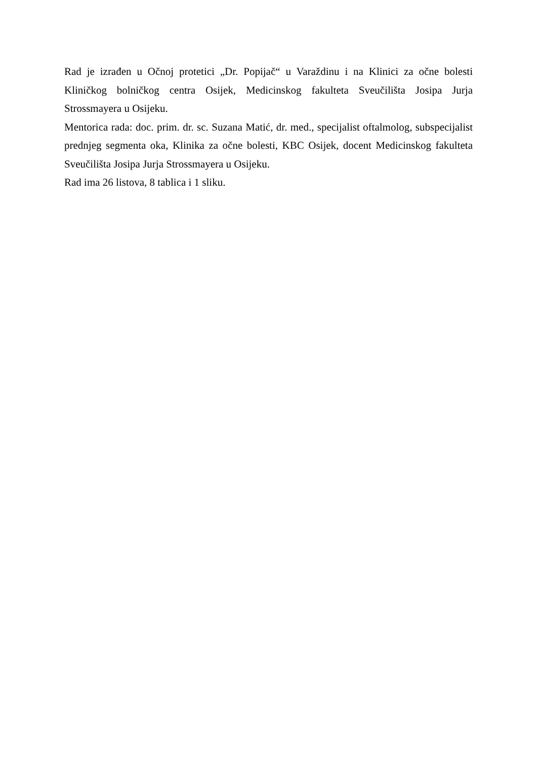Rad je izrađen u Očnoj protetici „Dr. Popijač“ u Varaždinu i na Klinici za očne bolesti Kliničkog bolničkog centra Osijek, Medicinskog fakulteta Sveučilišta Josipa Jurja Strossmayera u Osijeku.
Mentorica rada: doc. prim. dr. sc. Suzana Matić, dr. med., specijalist oftalmolog, subspecijalist prednjeg segmenta oka, Klinika za očne bolesti, KBC Osijek, docent Medicinskog fakulteta Sveučilišta Josipa Jurja Strossmayera u Osijeku.
Rad ima 26 listova, 8 tablica i 1 sliku.